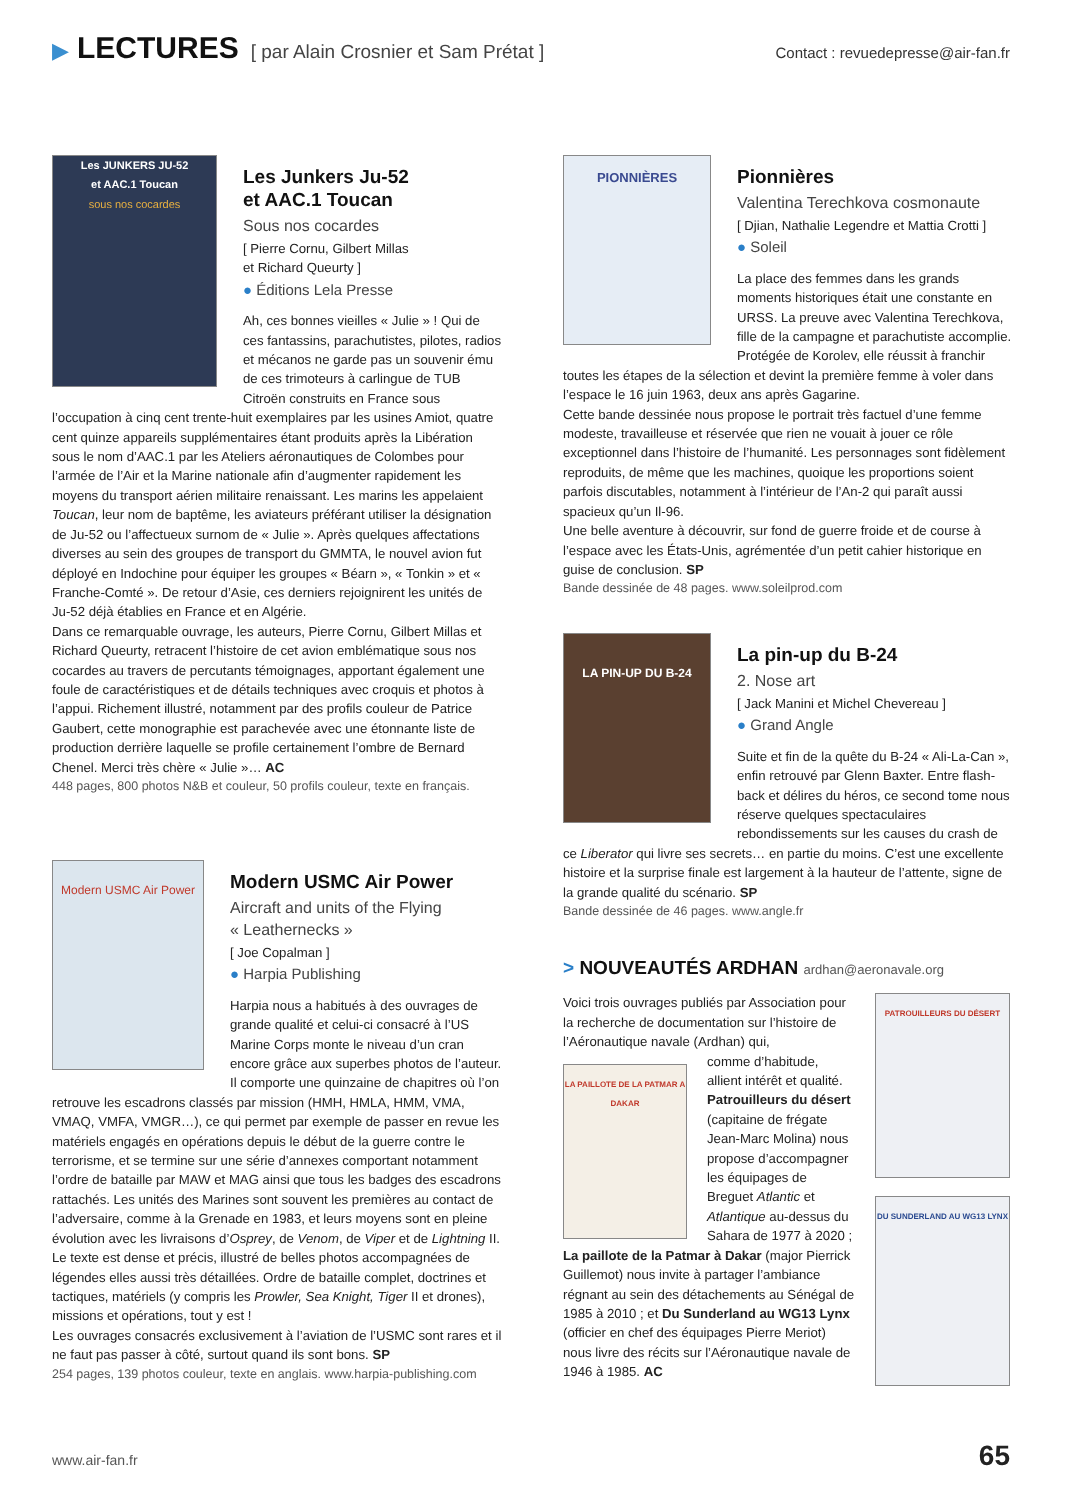▶ LECTURES [ par Alain Crosnier et Sam Prétat ] Contact : revuedepresse@air-fan.fr
Les JUNKERS JU-52
et AAC.1 Toucan
sous nos cocardes
Les Junkers Ju-52
et AAC.1 Toucan
Sous nos cocardes
[ Pierre Cornu, Gilbert Millas
et Richard Queurty ]
● Éditions Lela Presse
Ah, ces bonnes vieilles « Julie » ! Qui de ces fantassins, parachutistes, pilotes, radios et mécanos ne garde pas un souvenir ému de ces trimoteurs à carlingue de TUB Citroën construits en France sous l’occupation à cinq cent trente-huit exemplaires par les usines Amiot, quatre cent quinze appareils supplémentaires étant produits après la Libération sous le nom d’AAC.1 par les Ateliers aéronautiques de Colombes pour l’armée de l’Air et la Marine nationale afin d’augmenter rapidement les moyens du transport aérien militaire renaissant. Les marins les appelaient Toucan, leur nom de baptême, les aviateurs préférant utiliser la désignation de Ju-52 ou l’affectueux surnom de « Julie ». Après quelques affectations diverses au sein des groupes de transport du GMMTA, le nouvel avion fut déployé en Indochine pour équiper les groupes « Béarn », « Tonkin » et « Franche-Comté ». De retour d’Asie, ces derniers rejoignirent les unités de Ju-52 déjà établies en France et en Algérie.
Dans ce remarquable ouvrage, les auteurs, Pierre Cornu, Gilbert Millas et Richard Queurty, retracent l’histoire de cet avion emblématique sous nos cocardes au travers de percutants témoignages, apportant également une foule de caractéristiques et de détails techniques avec croquis et photos à l’appui. Richement illustré, notamment par des profils couleur de Patrice Gaubert, cette monographie est parachevée avec une étonnante liste de production derrière laquelle se profile certainement l’ombre de Bernard Chenel. Merci très chère « Julie »… AC
448 pages, 800 photos N&B et couleur, 50 profils couleur, texte en français.
Modern USMC Air Power
Modern USMC Air Power
Aircraft and units of the Flying
« Leathernecks »
[ Joe Copalman ]
● Harpia Publishing
Harpia nous a habitués à des ouvrages de grande qualité et celui-ci consacré à l’US Marine Corps monte le niveau d’un cran encore grâce aux superbes photos de l’auteur. Il comporte une quinzaine de chapitres où l’on retrouve les escadrons classés par mission (HMH, HMLA, HMM, VMA, VMAQ, VMFA, VMGR…), ce qui permet par exemple de passer en revue les matériels engagés en opérations depuis le début de la guerre contre le terrorisme, et se termine sur une série d’annexes comportant notamment l’ordre de bataille par MAW et MAG ainsi que tous les badges des escadrons rattachés. Les unités des Marines sont souvent les premières au contact de l’adversaire, comme à la Grenade en 1983, et leurs moyens sont en pleine évolution avec les livraisons d’Osprey, de Venom, de Viper et de Lightning II.
Le texte est dense et précis, illustré de belles photos accompagnées de légendes elles aussi très détaillées. Ordre de bataille complet, doctrines et tactiques, matériels (y compris les Prowler, Sea Knight, Tiger II et drones), missions et opérations, tout y est !
Les ouvrages consacrés exclusivement à l’aviation de l’USMC sont rares et il ne faut pas passer à côté, surtout quand ils sont bons. SP
254 pages, 139 photos couleur, texte en anglais. www.harpia-publishing.com
PIONNIÈRES
Pionnières
Valentina Terechkova cosmonaute
[ Djian, Nathalie Legendre et Mattia Crotti ]
● Soleil
La place des femmes dans les grands moments historiques était une constante en URSS. La preuve avec Valentina Terechkova, fille de la campagne et parachutiste accomplie. Protégée de Korolev, elle réussit à franchir toutes les étapes de la sélection et devint la première femme à voler dans l’espace le 16 juin 1963, deux ans après Gagarine.
Cette bande dessinée nous propose le portrait très factuel d’une femme modeste, travailleuse et réservée que rien ne vouait à jouer ce rôle exceptionnel dans l’histoire de l’humanité. Les personnages sont fidèlement reproduits, de même que les machines, quoique les proportions soient parfois discutables, notamment à l’intérieur de l’An-2 qui paraît aussi spacieux qu’un Il-96.
Une belle aventure à découvrir, sur fond de guerre froide et de course à l’espace avec les États-Unis, agrémentée d’un petit cahier historique en guise de conclusion. SP
Bande dessinée de 48 pages. www.soleilprod.com
LA PIN-UP DU B-24
La pin-up du B-24
2. Nose art
[ Jack Manini et Michel Chevereau ]
● Grand Angle
Suite et fin de la quête du B-24 « Ali-La-Can », enfin retrouvé par Glenn Baxter. Entre flash-back et délires du héros, ce second tome nous réserve quelques spectaculaires rebondissements sur les causes du crash de ce Liberator qui livre ses secrets… en partie du moins. C’est une excellente histoire et la surprise finale est largement à la hauteur de l’attente, signe de la grande qualité du scénario. SP
Bande dessinée de 46 pages. www.angle.fr
> NOUVEAUTÉS ARDHAN ardhan@aeronavale.org
PATROUILLEURS DU DÉSERT
DU SUNDERLAND AU WG13 LYNX
Voici trois ouvrages publiés par Association pour la recherche de documentation sur l’histoire de l’Aéronautique navale (Ardhan) qui,
LA PAILLOTE DE LA PATMAR A DAKAR
comme d’habitude, allient intérêt et qualité. Patrouilleurs du désert (capitaine de frégate Jean-Marc Molina) nous propose d’accompagner les équipages de Breguet Atlantic et Atlantique au-dessus du Sahara de 1977 à 2020 ; La paillote de la Patmar à Dakar (major Pierrick Guillemot) nous invite à partager l’ambiance régnant au sein des détachements au Sénégal de 1985 à 2010 ; et Du Sunderland au WG13 Lynx (officier en chef des équipages Pierre Meriot) nous livre des récits sur l’Aéronautique navale de 1946 à 1985. AC
www.air-fan.fr 65